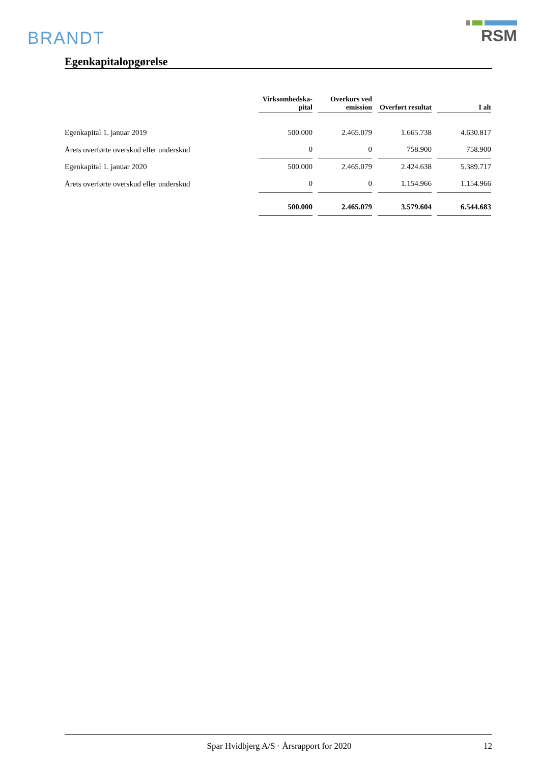BRANDT
RSM
Egenkapitalopgørelse
| | Virksomhedska- pital | Overkurs ved emission | Overført resultat | I alt |
| Egenkapital 1. januar 2019 | 500.000 | 2.465.079 | 1.665.738 | 4.630.817 |
| Årets overførte overskud eller underskud | 0 | 0 | 758.900 | 758.900 |
| Egenkapital 1. januar 2020 | 500.000 | 2.465.079 | 2.424.638 | 5.389.717 |
| Årets overførte overskud eller underskud | 0 | 0 | 1.154.966 | 1.154.966 |
| | 500.000 | 2.465.079 | 3.579.604 | 6.544.683 |
Spar Hvidbjerg A/S · Årsrapport for 2020 12